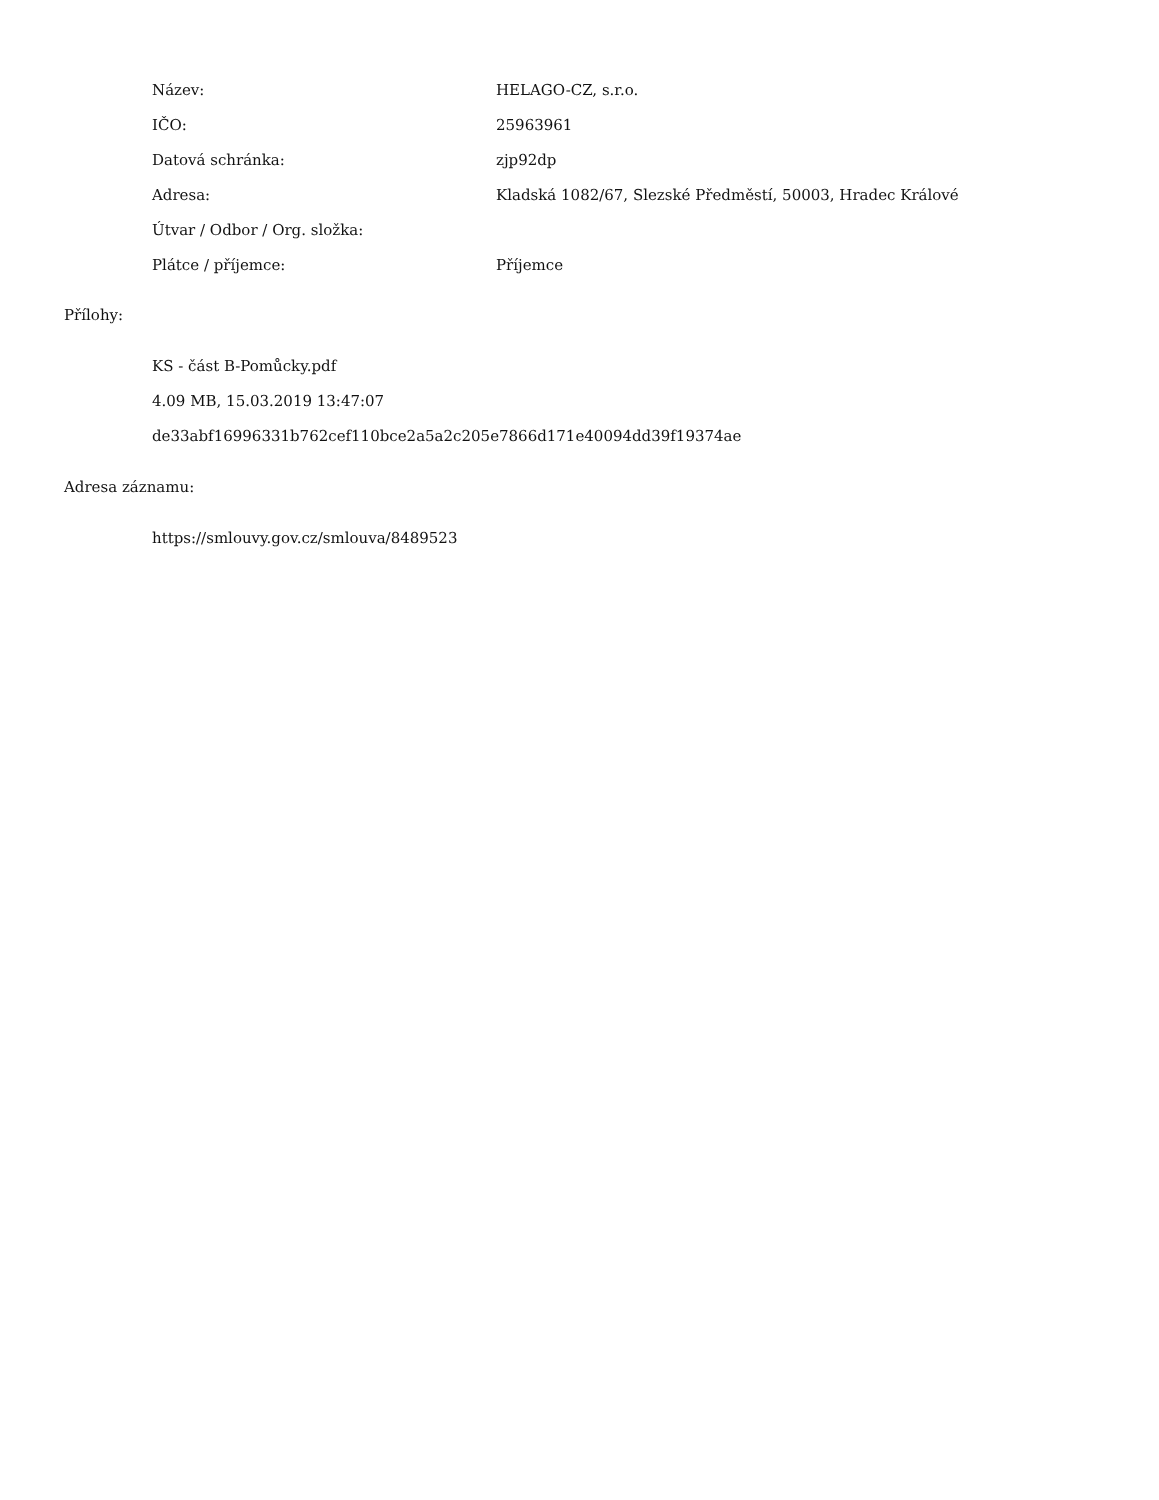| Název: | HELAGO-CZ, s.r.o. |
| IČO: | 25963961 |
| Datová schránka: | zjp92dp |
| Adresa: | Kladská 1082/67, Slezské Předměstí, 50003, Hradec Králové |
| Útvar / Odbor / Org. složka: | |
| Plátce / příjemce: | Příjemce |
Přílohy:
KS - část B-Pomůcky.pdf
4.09 MB, 15.03.2019 13:47:07
de33abf16996331b762cef110bce2a5a2c205e7866d171e40094dd39f19374ae
Adresa záznamu:
https://smlouvy.gov.cz/smlouva/8489523